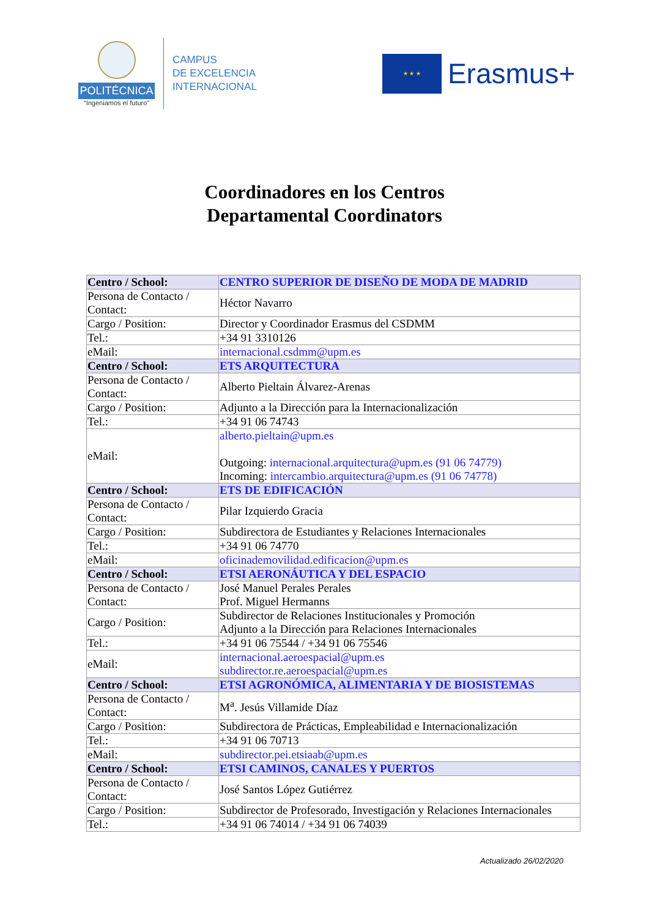POLITÉCNICA
“Ingeniamos el futuro”
CAMPUS
DE EXCELENCIA
INTERNACIONAL
★ ★ ★
Erasmus+
Coordinadores en los Centros
Departamental Coordinators
| Centro / School: | CENTRO SUPERIOR DE DISEÑO DE MODA DE MADRID |
| Persona de Contacto / Contact: | Héctor Navarro |
| Cargo / Position: | Director y Coordinador Erasmus del CSDMM |
| Tel.: | +34 91 3310126 |
| eMail: | internacional.csdmm@upm.es |
| Centro / School: | ETS ARQUITECTURA |
| Persona de Contacto / Contact: | Alberto Pieltain Álvarez-Arenas |
| Cargo / Position: | Adjunto a la Dirección para la Internacionalización |
| Tel.: | +34 91 06 74743 |
| eMail: | alberto.pieltain@upm.es Outgoing: internacional.arquitectura@upm.es (91 06 74779) Incoming: intercambio.arquitectura@upm.es (91 06 74778) |
| Centro / School: | ETS DE EDIFICACIÓN |
| Persona de Contacto / Contact: | Pilar Izquierdo Gracia |
| Cargo / Position: | Subdirectora de Estudiantes y Relaciones Internacionales |
| Tel.: | +34 91 06 74770 |
| eMail: | oficinademovilidad.edificacion@upm.es |
| Centro / School: | ETSI AERONÁUTICA Y DEL ESPACIO |
| Persona de Contacto / Contact: | José Manuel Perales Perales Prof. Miguel Hermanns |
| Cargo / Position: | Subdirector de Relaciones Institucionales y Promoción Adjunto a la Dirección para Relaciones Internacionales |
| Tel.: | +34 91 06 75544 / +34 91 06 75546 |
| eMail: | internacional.aeroespacial@upm.es subdirector.re.aeroespacial@upm.es |
| Centro / School: | ETSI AGRONÓMICA, ALIMENTARIA Y DE BIOSISTEMAS |
| Persona de Contacto / Contact: | M<sup>a</sup>. Jesús Villamide Díaz |
| Cargo / Position: | Subdirectora de Prácticas, Empleabilidad e Internacionalización |
| Tel.: | +34 91 06 70713 |
| eMail: | subdirector.pei.etsiaab@upm.es |
| Centro / School: | ETSI CAMINOS, CANALES Y PUERTOS |
| Persona de Contacto / Contact: | José Santos López Gutiérrez |
| Cargo / Position: | Subdirector de Profesorado, Investigación y Relaciones Internacionales |
| Tel.: | +34 91 06 74014 / +34 91 06 74039 |
Actualizado 26/02/2020